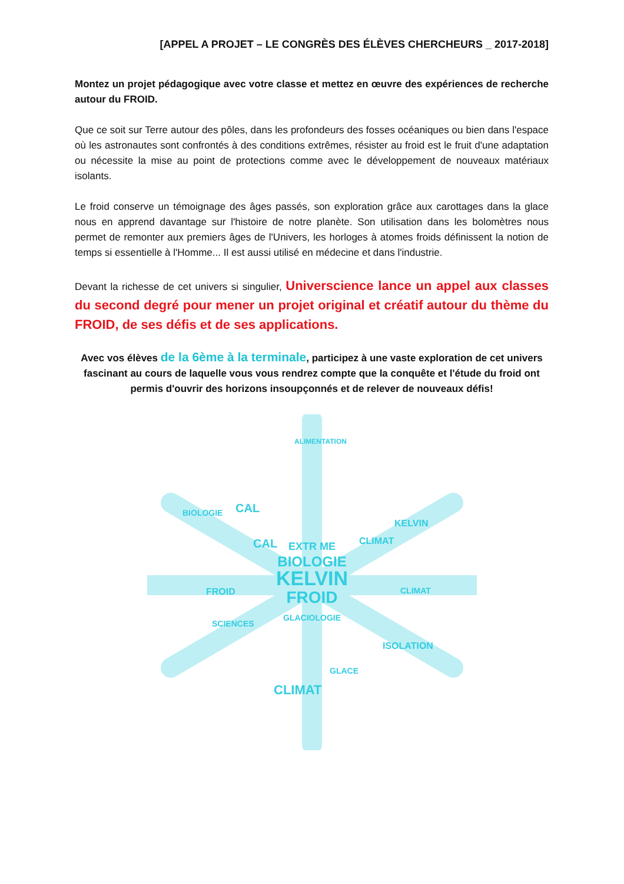[APPEL A PROJET – LE CONGRÈS DES ÉLÈVES CHERCHEURS _ 2017-2018]
Montez un projet pédagogique avec votre classe et mettez en œuvre des expériences de recherche autour du FROID.
Que ce soit sur Terre autour des pôles, dans les profondeurs des fosses océaniques ou bien dans l'espace où les astronautes sont confrontés à des conditions extrêmes, résister au froid est le fruit d'une adaptation ou nécessite la mise au point de protections comme avec le développement de nouveaux matériaux isolants.
Le froid conserve un témoignage des âges passés, son exploration grâce aux carottages dans la glace nous en apprend davantage sur l'histoire de notre planète. Son utilisation dans les bolomètres nous permet de remonter aux premiers âges de l'Univers, les horloges à atomes froids définissent la notion de temps si essentielle à l'Homme... Il est aussi utilisé en médecine et dans l'industrie.
Devant la richesse de cet univers si singulier, Universcience lance un appel aux classes du second degré pour mener un projet original et créatif autour du thème du FROID, de ses défis et de ses applications.
Avec vos élèves de la 6ème à la terminale, participez à une vaste exploration de cet univers fascinant au cours de laquelle vous vous rendrez compte que la conquête et l'étude du froid ont permis d'ouvrir des horizons insoupçonnés et de relever de nouveaux défis!
KELVIN
FROID
BIOLOGIE
EXTR ME
GLACIOLOGIE
CAL
CAL
CLIMAT
KELVIN
FROID
CLIMAT
CLIMAT
GLACE
ISOLATION
BIOLOGIE
SCIENCES
ALIMENTATION